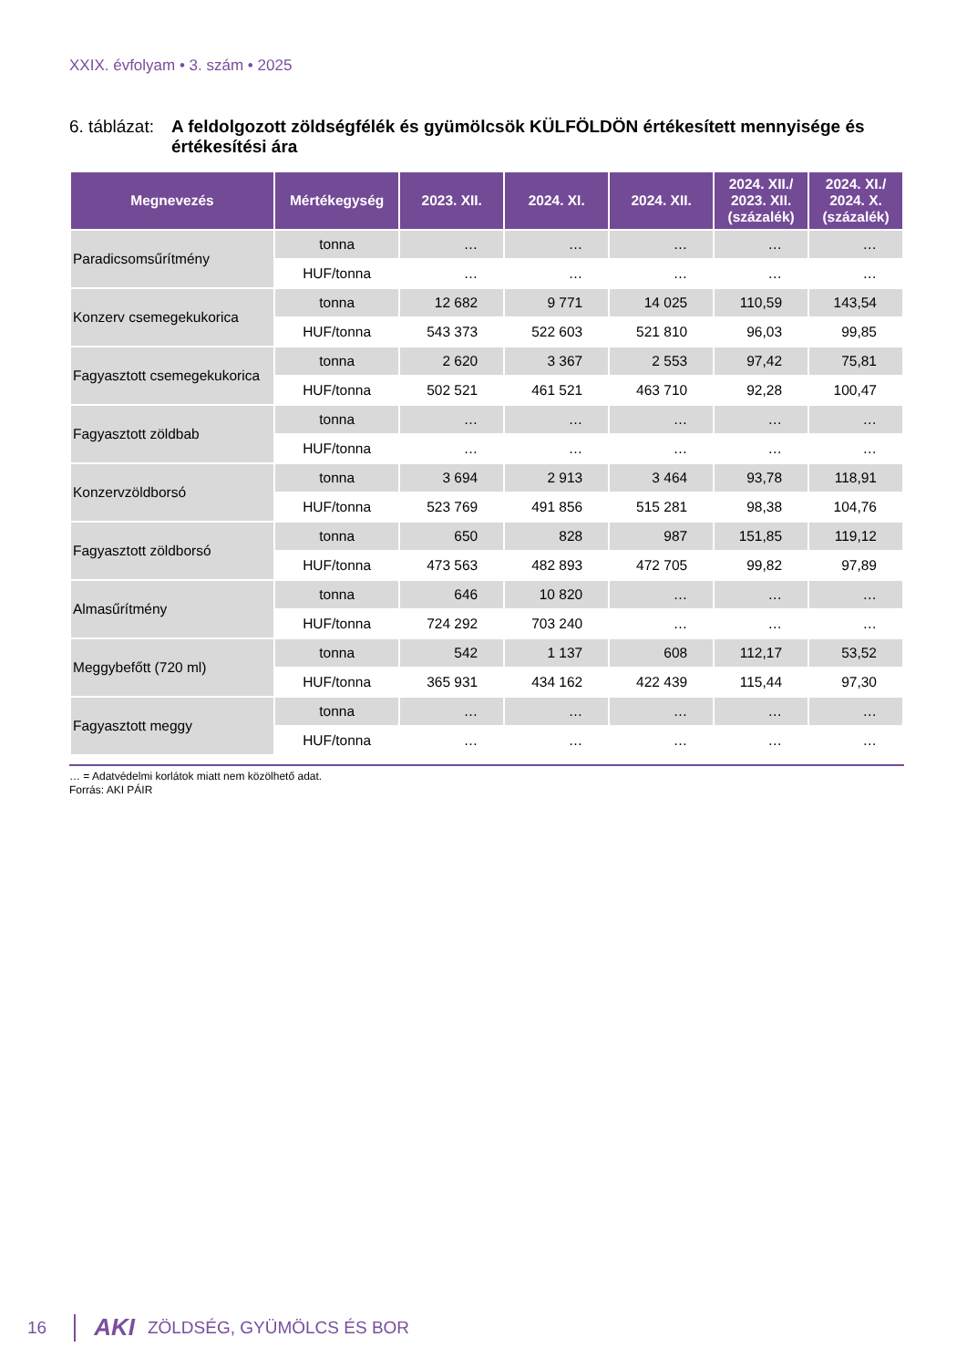XXIX. évfolyam • 3. szám • 2025
6. táblázat:
A feldolgozott zöldségfélék és gyümölcsök KÜLFÖLDÖN értékesített mennyisége és értékesítési ára
| Megnevezés | Mértékegység | 2023. XII. | 2024. XI. | 2024. XII. | 2024. XII./ 2023. XII. (százalék) | 2024. XI./ 2024. X. (százalék) |
| --- | --- | --- | --- | --- | --- | --- |
| Paradicsomsűrítmény | tonna | … | … | … | … | … |
| | HUF/tonna | … | … | … | … | … |
| Konzerv csemegekukorica | tonna | 12 682 | 9 771 | 14 025 | 110,59 | 143,54 |
| | HUF/tonna | 543 373 | 522 603 | 521 810 | 96,03 | 99,85 |
| Fagyasztott csemegekukorica | tonna | 2 620 | 3 367 | 2 553 | 97,42 | 75,81 |
| | HUF/tonna | 502 521 | 461 521 | 463 710 | 92,28 | 100,47 |
| Fagyasztott zöldbab | tonna | … | … | … | … | … |
| | HUF/tonna | … | … | … | … | … |
| Konzervzöldborsó | tonna | 3 694 | 2 913 | 3 464 | 93,78 | 118,91 |
| | HUF/tonna | 523 769 | 491 856 | 515 281 | 98,38 | 104,76 |
| Fagyasztott zöldborsó | tonna | 650 | 828 | 987 | 151,85 | 119,12 |
| | HUF/tonna | 473 563 | 482 893 | 472 705 | 99,82 | 97,89 |
| Almasűrítmény | tonna | 646 | 10 820 | … | … | … |
| | HUF/tonna | 724 292 | 703 240 | … | … | … |
| Meggybefőtt (720 ml) | tonna | 542 | 1 137 | 608 | 112,17 | 53,52 |
| | HUF/tonna | 365 931 | 434 162 | 422 439 | 115,44 | 97,30 |
| Fagyasztott meggy | tonna | … | … | … | … | … |
| | HUF/tonna | … | … | … | … | … |
… = Adatvédelmi korlátok miatt nem közölhető adat.
Forrás: AKI PÁIR
16 AKI ZÖLDSÉG, GYÜMÖLCS ÉS BOR